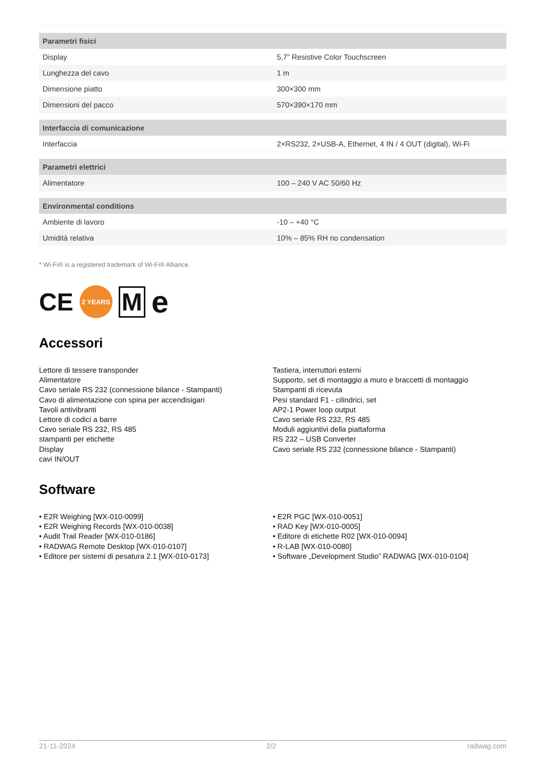| Parametri fisici | |
| --- | --- |
| Display | 5,7” Resistive Color Touchscreen |
| Lunghezza del cavo | 1 m |
| Dimensione piatto | 300×300 mm |
| Dimensioni del pacco | 570×390×170 mm |
| Interfaccia di comunicazione | |
| Interfaccia | 2×RS232, 2×USB-A, Ethernet, 4 IN / 4 OUT (digital), Wi-Fi |
| Parametri elettrici | |
| Alimentatore | 100 – 240 V AC 50/60 Hz |
| Environmental conditions | |
| Ambiente di lavoro | -10 – +40 °C |
| Umidità relativa | 10% – 85% RH no condensation |
* Wi-Fi® is a registered trademark of Wi-Fi® Alliance.
CE
2 YEARS
M
e
Accessori
Lettore di tessere transponder
Alimentatore
Cavo seriale RS 232 (connessione bilance - Stampanti)
Cavo di alimentazione con spina per accendisigari
Tavoli antivibranti
Lettore di codici a barre
Cavo seriale RS 232, RS 485
stampanti per etichette
Display
cavi IN/OUT
Tastiera, interruttori esterni
Supporto, set di montaggio a muro e braccetti di montaggio
Stampanti di ricevuta
Pesi standard F1 - cilindrici, set
AP2-1 Power loop output
Cavo seriale RS 232, RS 485
Moduli aggiuntivi della piattaforma
RS 232 – USB Converter
Cavo seriale RS 232 (connessione bilance - Stampanti)
Software
• E2R Weighing [WX-010-0099]
• E2R Weighing Records [WX-010-0038]
• Audit Trail Reader [WX-010-0186]
• RADWAG Remote Desktop [WX-010-0107]
• Editore per sistemi di pesatura 2.1 [WX-010-0173]
• E2R PGC [WX-010-0051]
• RAD Key [WX-010-0005]
• Editore di etichette R02 [WX-010-0094]
• R-LAB [WX-010-0080]
• Software „Development Studio” RADWAG [WX-010-0104]
21-11-2024 2/2 radwag.com